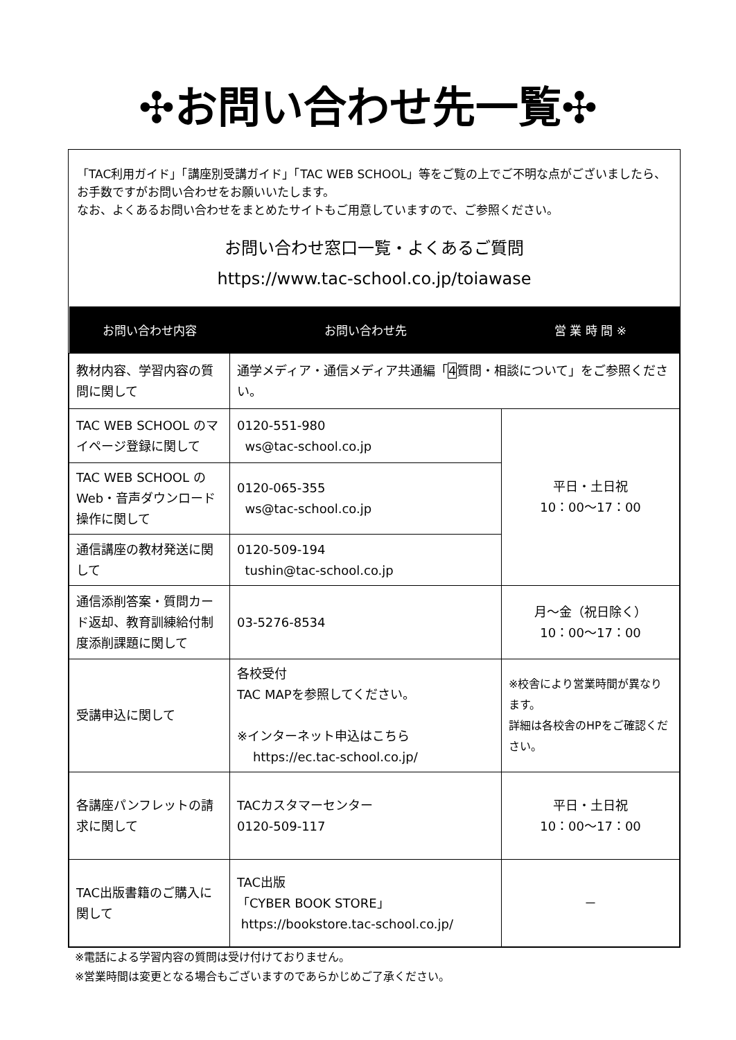✣お問い合わせ先一覧✣
「TAC利用ガイド」「講座別受講ガイド」「TAC WEB SCHOOL」等をご覧の上でご不明な点がございましたら、お手数ですがお問い合わせをお願いいたします。
なお、よくあるお問い合わせをまとめたサイトもご用意していますので、ご参照ください。
お問い合わせ窓口一覧・よくあるご質問
https://www.tac-school.co.jp/toiawase
| お問い合わせ内容 | お問い合わせ先 | 営 業 時 間 ※ |
| --- | --- | --- |
| 教材内容、学習内容の質問に関して | 通学メディア・通信メディア共通編「 4 質問・相談について」をご参照ください。 | |
| TAC WEB SCHOOL のマイページ登録に関して | 0120-551-980 ws@tac-school.co.jp | 平日・土日祝 10：00～17：00 |
| TAC WEB SCHOOL のWeb・音声ダウンロード操作に関して | 0120-065-355 ws@tac-school.co.jp | |
| 通信講座の教材発送に関して | 0120-509-194 tushin@tac-school.co.jp | |
| 通信添削答案・質問カード返却、教育訓練給付制度添削課題に関して | 03-5276-8534 | 月～金（祝日除く） 10：00～17：00 |
| 受講申込に関して | 各校受付 TAC MAPを参照してください。 ※インターネット申込はこちら https://ec.tac-school.co.jp/ | ※校舎により営業時間が異なります。 詳細は各校舎のHPをご確認ください。 |
| 各講座パンフレットの請求に関して | TACカスタマーセンター 0120-509-117 | 平日・土日祝 10：00～17：00 |
| TAC出版書籍のご購入に関して | TAC出版 「CYBER BOOK STORE」 https://bookstore.tac-school.co.jp/ | － |
※電話による学習内容の質問は受け付けておりません。
※営業時間は変更となる場合もございますのであらかじめご了承ください。